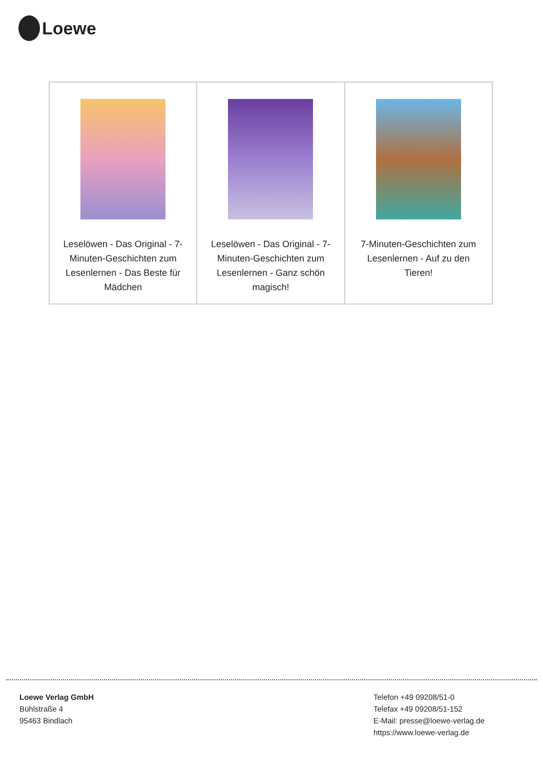Loewe
| Leselöwen - Das Original - 7-Minuten-Geschichten zum Lesenlernen - Das Beste für Mädchen | Leselöwen - Das Original - 7-Minuten-Geschichten zum Lesenlernen - Ganz schön magisch! | 7-Minuten-Geschichten zum Lesenlernen - Auf zu den Tieren! |
Loewe Verlag GmbH
Bühlstraße 4
95463 Bindlach
Telefon +49 09208/51-0
Telefax +49 09208/51-152
E-Mail: presse@loewe-verlag.de
https://www.loewe-verlag.de